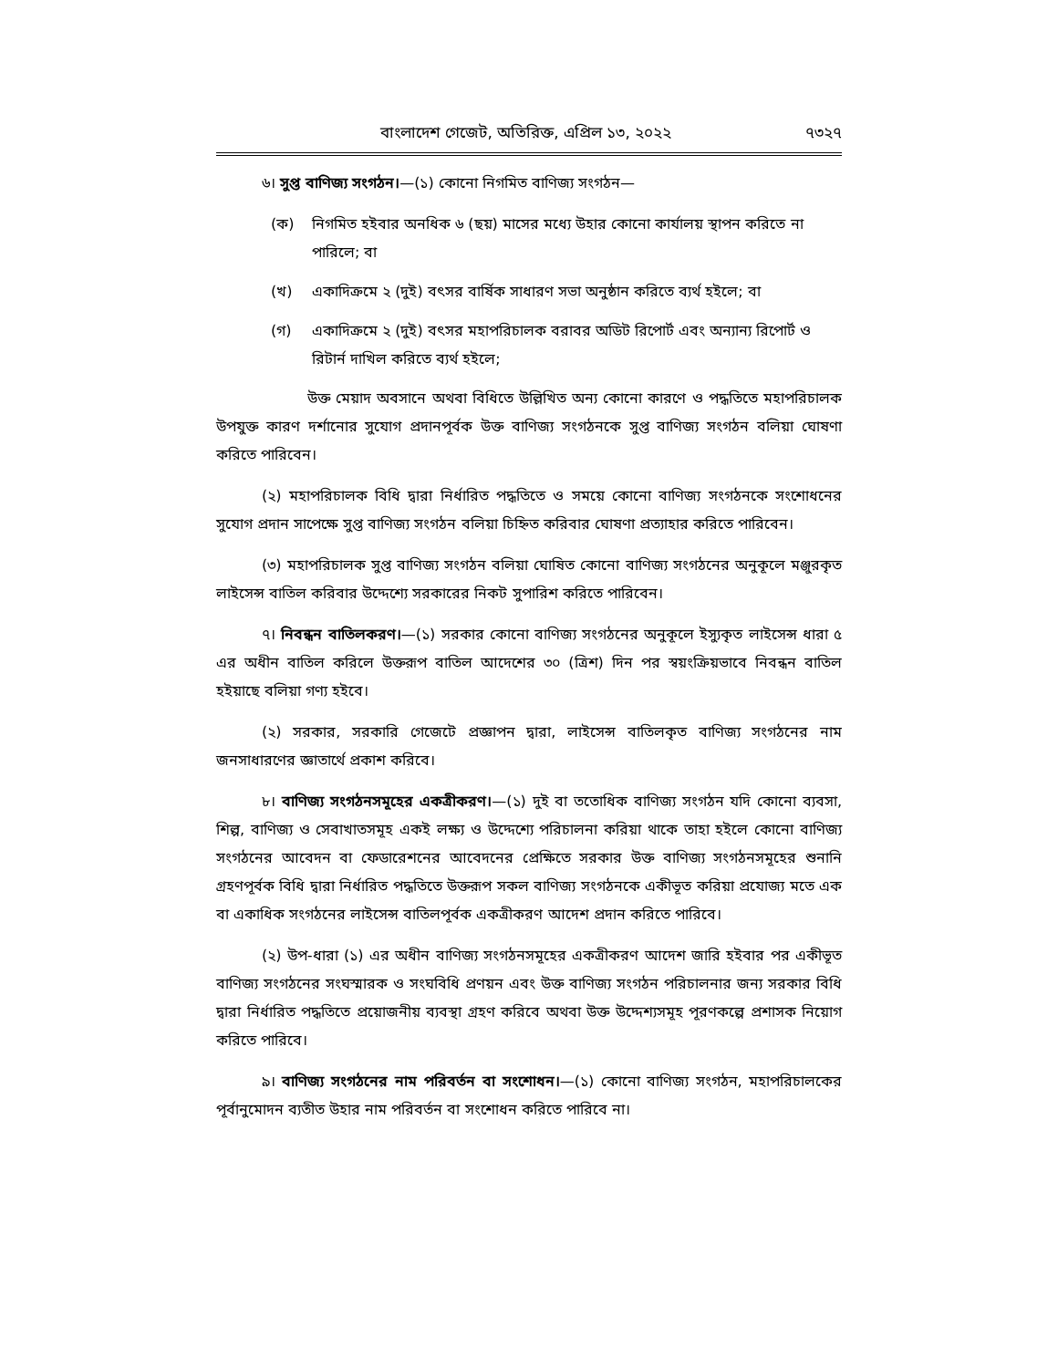বাংলাদেশ গেজেট, অতিরিক্ত, এপ্রিল ১৩, ২০২২ ৭৩২৭
৬। সুপ্ত বাণিজ্য সংগঠন।—(১) কোনো নিগমিত বাণিজ্য সংগঠন—
(ক) নিগমিত হইবার অনধিক ৬ (ছয়) মাসের মধ্যে উহার কোনো কার্যালয় স্থাপন করিতে না পারিলে; বা
(খ) একাদিক্রমে ২ (দুই) বৎসর বার্ষিক সাধারণ সভা অনুষ্ঠান করিতে ব্যর্থ হইলে; বা
(গ) একাদিক্রমে ২ (দুই) বৎসর মহাপরিচালক বরাবর অডিট রিপোর্ট এবং অন্যান্য রিপোর্ট ও রিটার্ন দাখিল করিতে ব্যর্থ হইলে;
উক্ত মেয়াদ অবসানে অথবা বিধিতে উল্লিখিত অন্য কোনো কারণে ও পদ্ধতিতে মহাপরিচালক উপযুক্ত কারণ দর্শানোর সুযোগ প্রদানপূর্বক উক্ত বাণিজ্য সংগঠনকে সুপ্ত বাণিজ্য সংগঠন বলিয়া ঘোষণা করিতে পারিবেন।
(২) মহাপরিচালক বিধি দ্বারা নির্ধারিত পদ্ধতিতে ও সময়ে কোনো বাণিজ্য সংগঠনকে সংশোধনের সুযোগ প্রদান সাপেক্ষে সুপ্ত বাণিজ্য সংগঠন বলিয়া চিহ্নিত করিবার ঘোষণা প্রত্যাহার করিতে পারিবেন।
(৩) মহাপরিচালক সুপ্ত বাণিজ্য সংগঠন বলিয়া ঘোষিত কোনো বাণিজ্য সংগঠনের অনুকূলে মঞ্জুরকৃত লাইসেন্স বাতিল করিবার উদ্দেশ্যে সরকারের নিকট সুপারিশ করিতে পারিবেন।
৭। নিবন্ধন বাতিলকরণ।—(১) সরকার কোনো বাণিজ্য সংগঠনের অনুকূলে ইস্যুকৃত লাইসেন্স ধারা ৫ এর অধীন বাতিল করিলে উক্তরূপ বাতিল আদেশের ৩০ (ত্রিশ) দিন পর স্বয়ংক্রিয়ভাবে নিবন্ধন বাতিল হইয়াছে বলিয়া গণ্য হইবে।
(২) সরকার, সরকারি গেজেটে প্রজ্ঞাপন দ্বারা, লাইসেন্স বাতিলকৃত বাণিজ্য সংগঠনের নাম জনসাধারণের জ্ঞাতার্থে প্রকাশ করিবে।
৮। বাণিজ্য সংগঠনসমূহের একত্রীকরণ।—(১) দুই বা ততোধিক বাণিজ্য সংগঠন যদি কোনো ব্যবসা, শিল্প, বাণিজ্য ও সেবাখাতসমূহ একই লক্ষ্য ও উদ্দেশ্যে পরিচালনা করিয়া থাকে তাহা হইলে কোনো বাণিজ্য সংগঠনের আবেদন বা ফেডারেশনের আবেদনের প্রেক্ষিতে সরকার উক্ত বাণিজ্য সংগঠনসমূহের শুনানি গ্রহণপূর্বক বিধি দ্বারা নির্ধারিত পদ্ধতিতে উক্তরূপ সকল বাণিজ্য সংগঠনকে একীভূত করিয়া প্রযোজ্য মতে এক বা একাধিক সংগঠনের লাইসেন্স বাতিলপূর্বক একত্রীকরণ আদেশ প্রদান করিতে পারিবে।
(২) উপ-ধারা (১) এর অধীন বাণিজ্য সংগঠনসমূহের একত্রীকরণ আদেশ জারি হইবার পর একীভূত বাণিজ্য সংগঠনের সংঘস্মারক ও সংঘবিধি প্রণয়ন এবং উক্ত বাণিজ্য সংগঠন পরিচালনার জন্য সরকার বিধি দ্বারা নির্ধারিত পদ্ধতিতে প্রয়োজনীয় ব্যবস্থা গ্রহণ করিবে অথবা উক্ত উদ্দেশ্যসমূহ পূরণকল্পে প্রশাসক নিয়োগ করিতে পারিবে।
৯। বাণিজ্য সংগঠনের নাম পরিবর্তন বা সংশোধন।—(১) কোনো বাণিজ্য সংগঠন, মহাপরিচালকের পূর্বানুমোদন ব্যতীত উহার নাম পরিবর্তন বা সংশোধন করিতে পারিবে না।